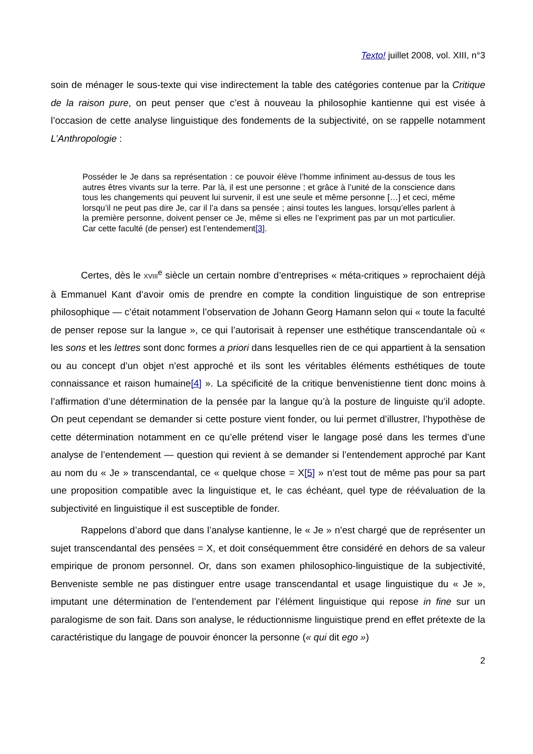Texto! juillet 2008, vol. XIII, n°3
soin de ménager le sous-texte qui vise indirectement la table des catégories contenue par la Critique de la raison pure, on peut penser que c’est à nouveau la philosophie kantienne qui est visée à l’occasion de cette analyse linguistique des fondements de la subjectivité, on se rappelle notamment L’Anthropologie :
Posséder le Je dans sa représentation : ce pouvoir élève l’homme infiniment au-dessus de tous les autres êtres vivants sur la terre. Par là, il est une personne ; et grâce à l’unité de la conscience dans tous les changements qui peuvent lui survenir, il est une seule et même personne […] et ceci, même lorsqu’il ne peut pas dire Je, car il l’a dans sa pensée ; ainsi toutes les langues, lorsqu’elles parlent à la première personne, doivent penser ce Je, même si elles ne l’expriment pas par un mot particulier. Car cette faculté (de penser) est l’entendement[3].
Certes, dès le XVIII<sup>e</sup> siècle un certain nombre d’entreprises « méta-critiques » reprochaient déjà à Emmanuel Kant d’avoir omis de prendre en compte la condition linguistique de son entreprise philosophique — c’était notamment l’observation de Johann Georg Hamann selon qui « toute la faculté de penser repose sur la langue », ce qui l’autorisait à repenser une esthétique transcendantale où « les sons et les lettres sont donc formes a priori dans lesquelles rien de ce qui appartient à la sensation ou au concept d’un objet n’est approché et ils sont les véritables éléments esthétiques de toute connaissance et raison humaine[4] ». La spécificité de la critique benvenistienne tient donc moins à l’affirmation d’une détermination de la pensée par la langue qu’à la posture de linguiste qu’il adopte. On peut cependant se demander si cette posture vient fonder, ou lui permet d’illustrer, l’hypothèse de cette détermination notamment en ce qu’elle prétend viser le langage posé dans les termes d’une analyse de l’entendement — question qui revient à se demander si l’entendement approché par Kant au nom du « Je » transcendantal, ce « quelque chose = X[5] » n’est tout de même pas pour sa part une proposition compatible avec la linguistique et, le cas échéant, quel type de réévaluation de la subjectivité en linguistique il est susceptible de fonder.
Rappelons d’abord que dans l’analyse kantienne, le « Je » n’est chargé que de représenter un sujet transcendantal des pensées = X, et doit conséquemment être considéré en dehors de sa valeur empirique de pronom personnel. Or, dans son examen philosophico-linguistique de la subjectivité, Benveniste semble ne pas distinguer entre usage transcendantal et usage linguistique du « Je », imputant une détermination de l’entendement par l’élément linguistique qui repose in fine sur un paralogisme de son fait. Dans son analyse, le réductionnisme linguistique prend en effet prétexte de la caractéristique du langage de pouvoir énoncer la personne (« qui dit ego »)
2